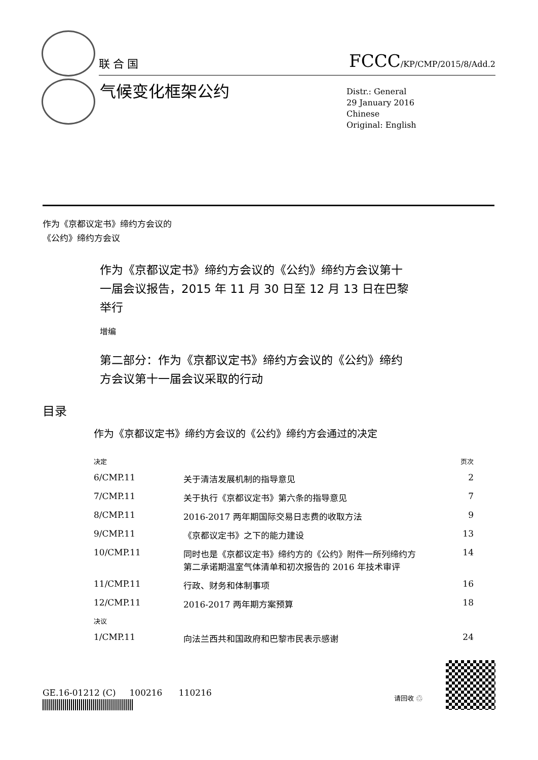联合国 FCCC/KP/CMP/2015/8/Add.2
气候变化框架公约
Distr.: General
29 January 2016
Chinese
Original: English
作为《京都议定书》缔约方会议的
《公约》缔约方会议
作为《京都议定书》缔约方会议的《公约》缔约方会议第十一届会议报告，2015 年 11 月 30 日至 12 月 13 日在巴黎举行
增编
第二部分：作为《京都议定书》缔约方会议的《公约》缔约方会议第十一届会议采取的行动
目录
作为《京都议定书》缔约方会议的《公约》缔约方会通过的决定
| 决定 | | 页次 |
| 6/CMP.11 | 关于清洁发展机制的指导意见 | 2 |
| 7/CMP.11 | 关于执行《京都议定书》第六条的指导意见 | 7 |
| 8/CMP.11 | 2016-2017 两年期国际交易日志费的收取方法 | 9 |
| 9/CMP.11 | 《京都议定书》之下的能力建设 | 13 |
| 10/CMP.11 | 同时也是《京都议定书》缔约方的《公约》附件一所列缔约方 第二承诺期温室气体清单和初次报告的 2016 年技术审评 | 14 |
| 11/CMP.11 | 行政、财务和体制事项 | 16 |
| 12/CMP.11 | 2016-2017 两年期方案预算 | 18 |
| 决议 | | |
| 1/CMP.11 | 向法兰西共和国政府和巴黎市民表示感谢 | 24 |
GE.16-01212 (C) 100216 110216
请回收 ♲